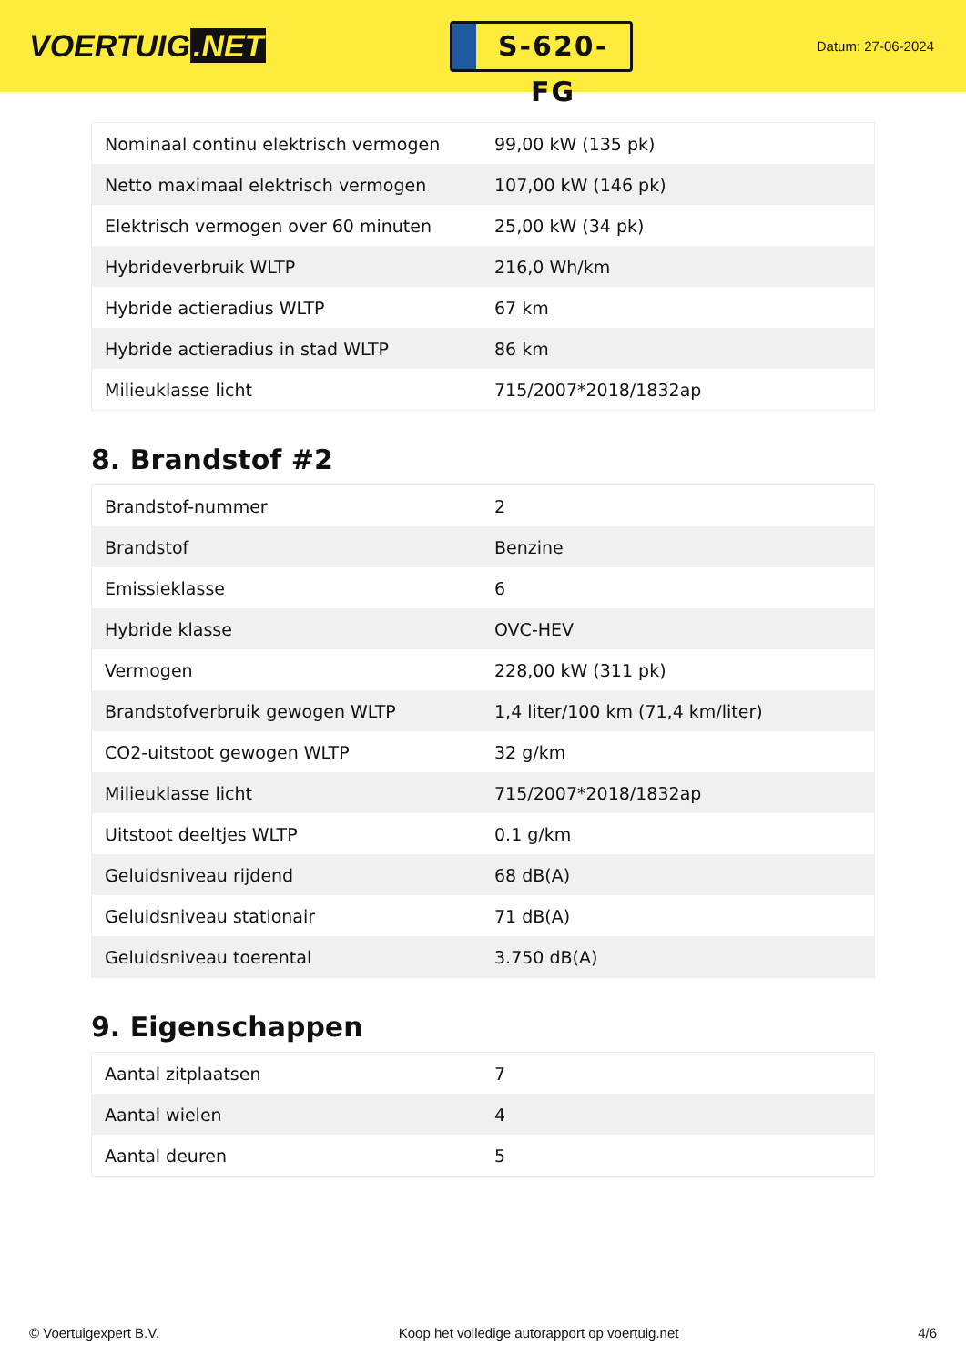VOERTUIG.NET
S-620-FG
Datum: 27-06-2024
| Nominaal continu elektrisch vermogen | 99,00 kW (135 pk) |
| Netto maximaal elektrisch vermogen | 107,00 kW (146 pk) |
| Elektrisch vermogen over 60 minuten | 25,00 kW (34 pk) |
| Hybrideverbruik WLTP | 216,0 Wh/km |
| Hybride actieradius WLTP | 67 km |
| Hybride actieradius in stad WLTP | 86 km |
| Milieuklasse licht | 715/2007*2018/1832ap |
8. Brandstof #2
| Brandstof-nummer | 2 |
| Brandstof | Benzine |
| Emissieklasse | 6 |
| Hybride klasse | OVC-HEV |
| Vermogen | 228,00 kW (311 pk) |
| Brandstofverbruik gewogen WLTP | 1,4 liter/100 km (71,4 km/liter) |
| CO2-uitstoot gewogen WLTP | 32 g/km |
| Milieuklasse licht | 715/2007*2018/1832ap |
| Uitstoot deeltjes WLTP | 0.1 g/km |
| Geluidsniveau rijdend | 68 dB(A) |
| Geluidsniveau stationair | 71 dB(A) |
| Geluidsniveau toerental | 3.750 dB(A) |
9. Eigenschappen
| Aantal zitplaatsen | 7 |
| Aantal wielen | 4 |
| Aantal deuren | 5 |
© Voertuigexpert B.V. Koop het volledige autorapport op voertuig.net 4/6